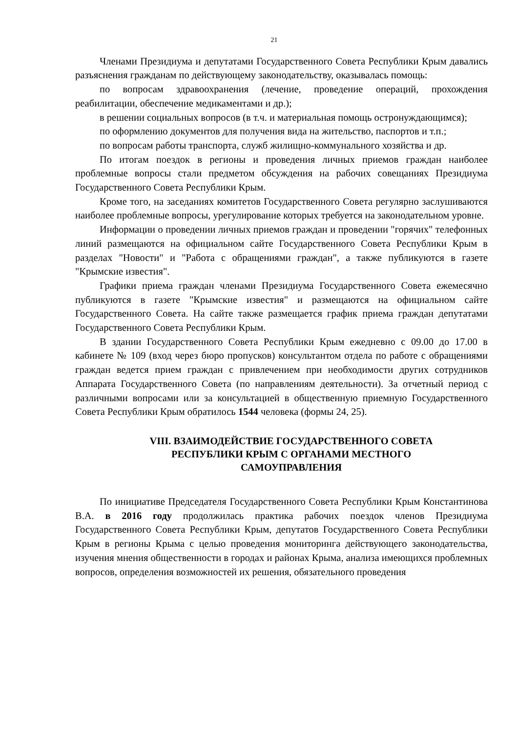21
Членами Президиума и депутатами Государственного Совета Республики Крым давались разъяснения гражданам по действующему законодательству, оказывалась помощь:
по вопросам здравоохранения (лечение, проведение операций, прохождения реабилитации, обеспечение медикаментами и др.);
в решении социальных вопросов (в т.ч. и материальная помощь остронуждающимся);
по оформлению документов для получения вида на жительство, паспортов и т.п.;
по вопросам работы транспорта, служб жилищно-коммунального хозяйства и др.
По итогам поездок в регионы и проведения личных приемов граждан наиболее проблемные вопросы стали предметом обсуждения на рабочих совещаниях Президиума Государственного Совета Республики Крым.
Кроме того, на заседаниях комитетов Государственного Совета регулярно заслушиваются наиболее проблемные вопросы, урегулирование которых требуется на законодательном уровне.
Информации о проведении личных приемов граждан и проведении "горячих" телефонных линий размещаются на официальном сайте Государственного Совета Республики Крым в разделах "Новости" и "Работа с обращениями граждан", а также публикуются в газете "Крымские известия".
Графики приема граждан членами Президиума Государственного Совета ежемесячно публикуются в газете "Крымские известия" и размещаются на официальном сайте Государственного Совета. На сайте также размещается график приема граждан депутатами Государственного Совета Республики Крым.
В здании Государственного Совета Республики Крым ежедневно с 09.00 до 17.00 в кабинете № 109 (вход через бюро пропусков) консультантом отдела по работе с обращениями граждан ведется прием граждан с привлечением при необходимости других сотрудников Аппарата Государственного Совета (по направлениям деятельности). За отчетный период с различными вопросами или за консультацией в общественную приемную Государственного Совета Республики Крым обратилось 1544 человека (формы 24, 25).
VIII. ВЗАИМОДЕЙСТВИЕ ГОСУДАРСТВЕННОГО СОВЕТА
РЕСПУБЛИКИ КРЫМ С ОРГАНАМИ МЕСТНОГО
САМОУПРАВЛЕНИЯ
По инициативе Председателя Государственного Совета Республики Крым Константинова В.А. в 2016 году продолжилась практика рабочих поездок членов Президиума Государственного Совета Республики Крым, депутатов Государственного Совета Республики Крым в регионы Крыма с целью проведения мониторинга действующего законодательства, изучения мнения общественности в городах и районах Крыма, анализа имеющихся проблемных вопросов, определения возможностей их решения, обязательного проведения